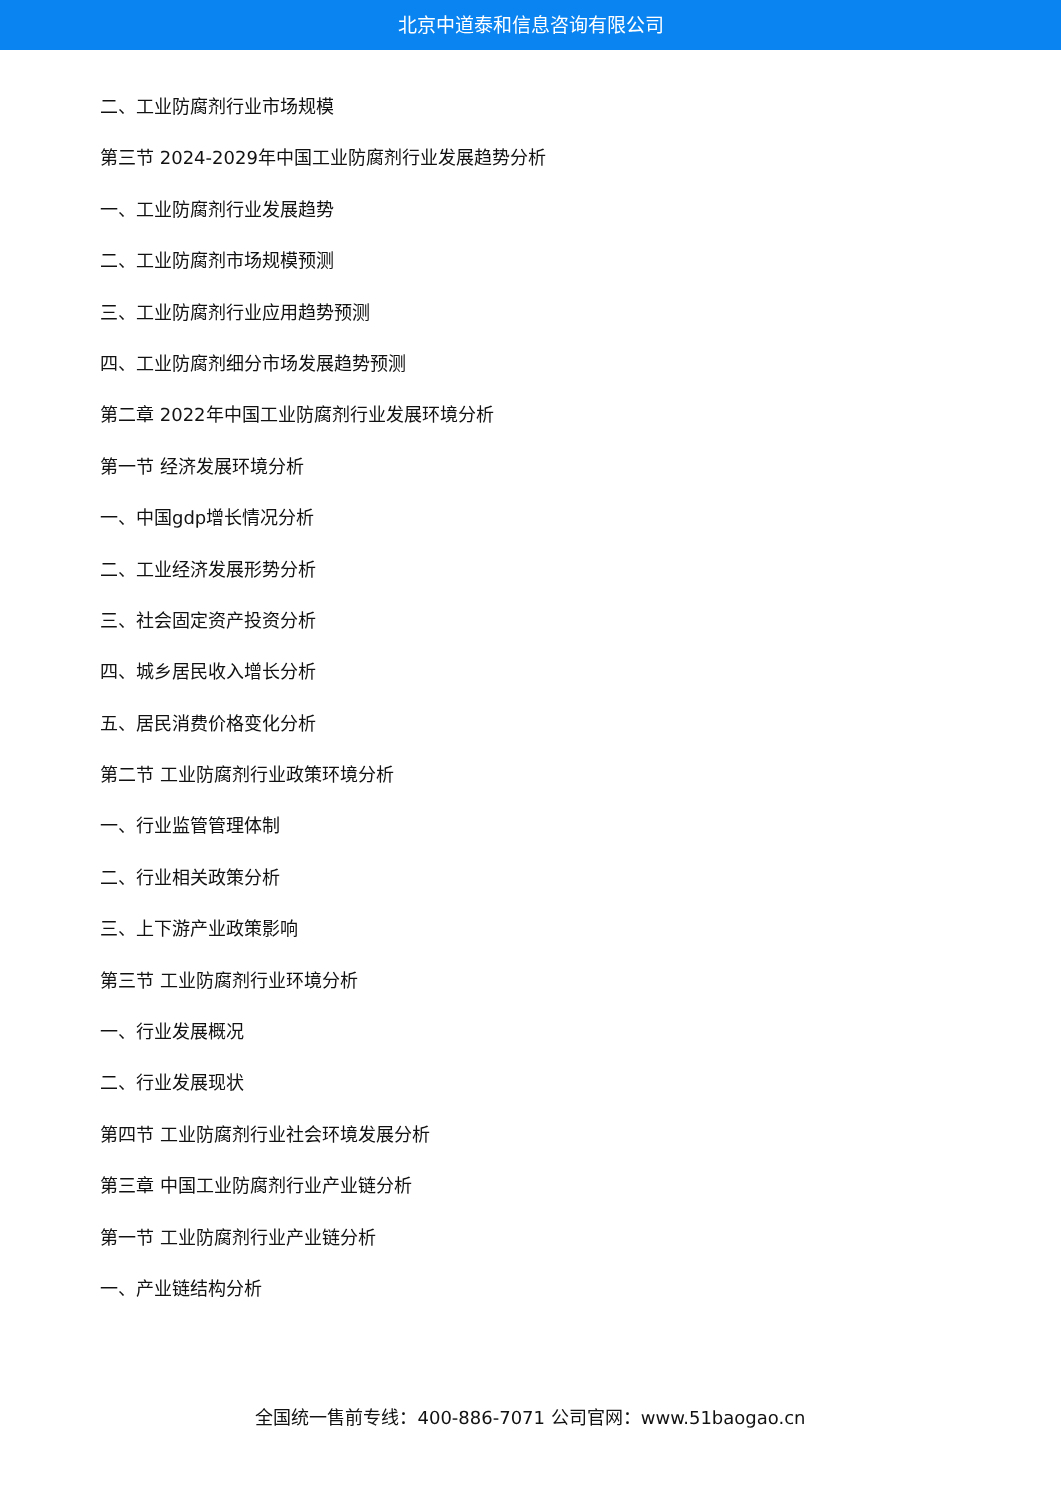北京中道泰和信息咨询有限公司
二、工业防腐剂行业市场规模
第三节 2024-2029年中国工业防腐剂行业发展趋势分析
一、工业防腐剂行业发展趋势
二、工业防腐剂市场规模预测
三、工业防腐剂行业应用趋势预测
四、工业防腐剂细分市场发展趋势预测
第二章 2022年中国工业防腐剂行业发展环境分析
第一节 经济发展环境分析
一、中国gdp增长情况分析
二、工业经济发展形势分析
三、社会固定资产投资分析
四、城乡居民收入增长分析
五、居民消费价格变化分析
第二节 工业防腐剂行业政策环境分析
一、行业监管管理体制
二、行业相关政策分析
三、上下游产业政策影响
第三节 工业防腐剂行业环境分析
一、行业发展概况
二、行业发展现状
第四节 工业防腐剂行业社会环境发展分析
第三章 中国工业防腐剂行业产业链分析
第一节 工业防腐剂行业产业链分析
一、产业链结构分析
全国统一售前专线：400-886-7071 公司官网：www.51baogao.cn